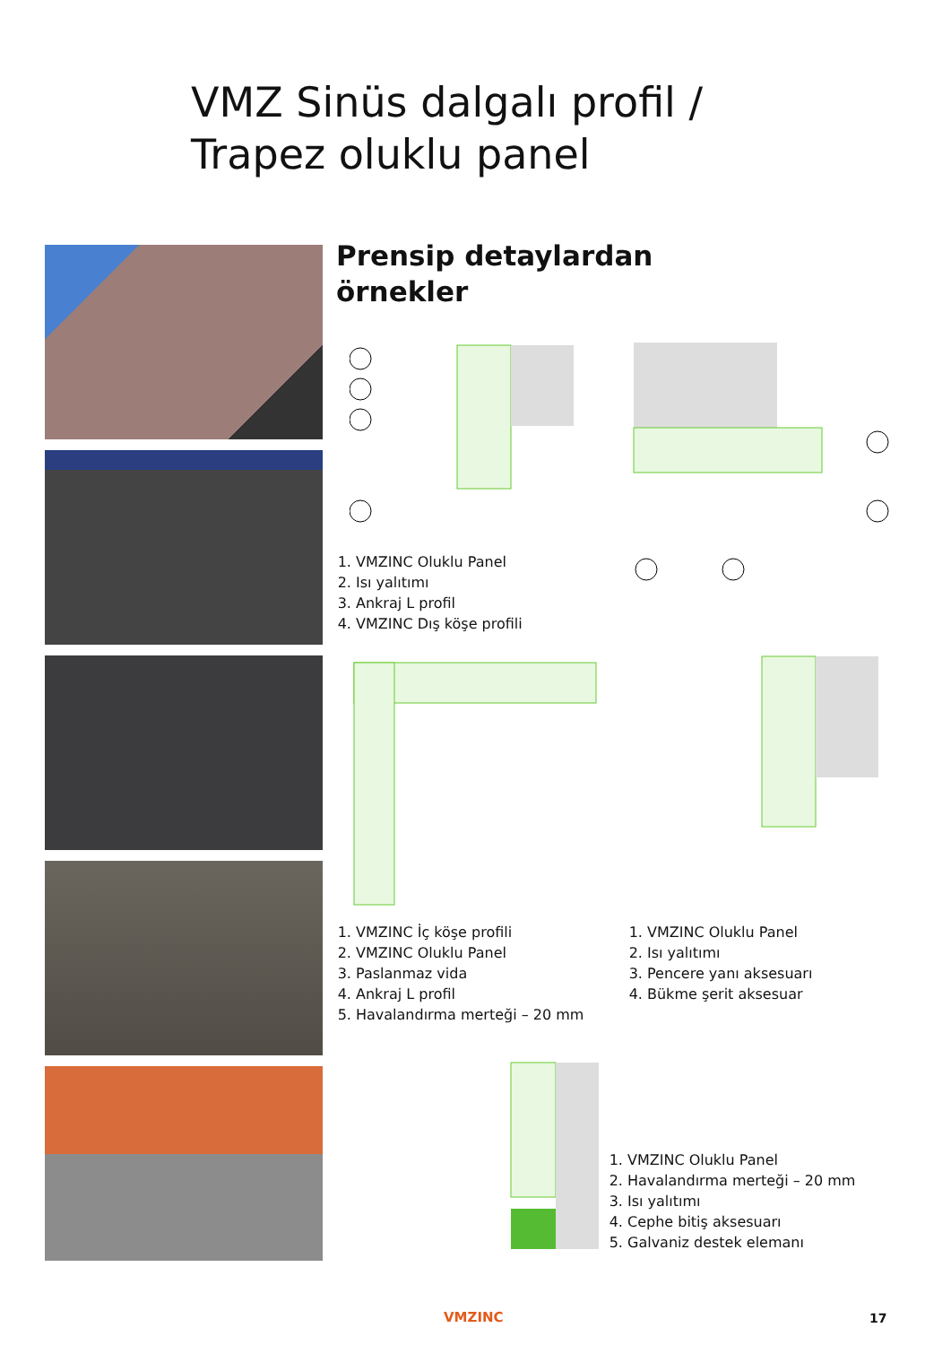VMZ Sinüs dalgalı profil /
Trapez oluklu panel
Prensip detaylardan
örnekler
1. VMZINC Oluklu Panel
2. Isı yalıtımı
3. Ankraj L profil
4. VMZINC Dış köşe profili
1. VMZINC İç köşe profili
2. VMZINC Oluklu Panel
3. Paslanmaz vida
4. Ankraj L profil
5. Havalandırma merteği – 20 mm
1. VMZINC Oluklu Panel
2. Isı yalıtımı
3. Pencere yanı aksesuarı
4. Bükme şerit aksesuar
1. VMZINC Oluklu Panel
2. Havalandırma merteği – 20 mm
3. Isı yalıtımı
4. Cephe bitiş aksesuarı
5. Galvaniz destek elemanı
VMZINC 17